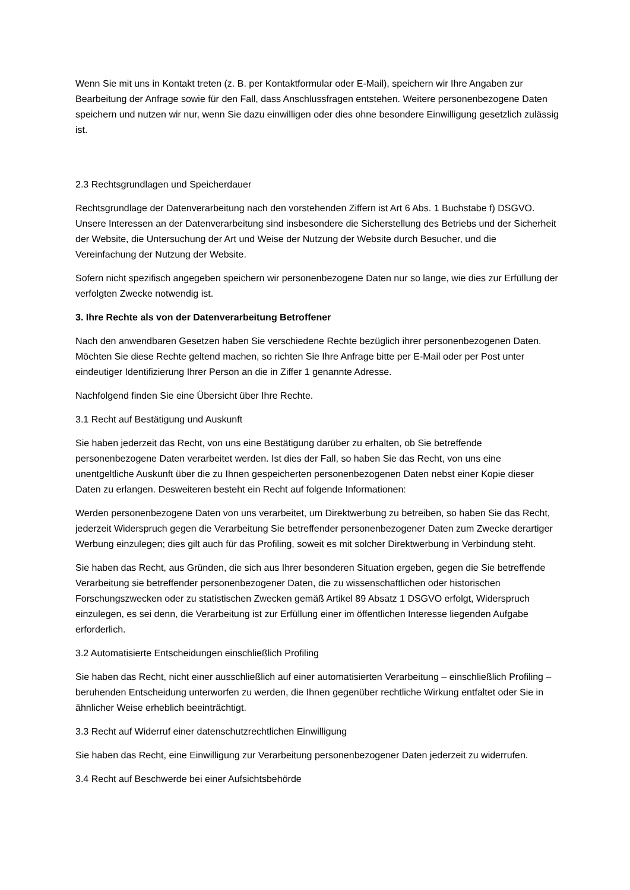Wenn Sie mit uns in Kontakt treten (z. B. per Kontaktformular oder E-Mail), speichern wir Ihre Angaben zur Bearbeitung der Anfrage sowie für den Fall, dass Anschlussfragen entstehen. Weitere personenbezogene Daten speichern und nutzen wir nur, wenn Sie dazu einwilligen oder dies ohne besondere Einwilligung gesetzlich zulässig ist.
2.3 Rechtsgrundlagen und Speicherdauer
Rechtsgrundlage der Datenverarbeitung nach den vorstehenden Ziffern ist Art 6 Abs. 1 Buchstabe f) DSGVO. Unsere Interessen an der Datenverarbeitung sind insbesondere die Sicherstellung des Betriebs und der Sicherheit der Website, die Untersuchung der Art und Weise der Nutzung der Website durch Besucher, und die Vereinfachung der Nutzung der Website.
Sofern nicht spezifisch angegeben speichern wir personenbezogene Daten nur so lange, wie dies zur Erfüllung der verfolgten Zwecke notwendig ist.
3. Ihre Rechte als von der Datenverarbeitung Betroffener
Nach den anwendbaren Gesetzen haben Sie verschiedene Rechte bezüglich ihrer personenbezogenen Daten. Möchten Sie diese Rechte geltend machen, so richten Sie Ihre Anfrage bitte per E-Mail oder per Post unter eindeutiger Identifizierung Ihrer Person an die in Ziffer 1 genannte Adresse.
Nachfolgend finden Sie eine Übersicht über Ihre Rechte.
3.1 Recht auf Bestätigung und Auskunft
Sie haben jederzeit das Recht, von uns eine Bestätigung darüber zu erhalten, ob Sie betreffende personenbezogene Daten verarbeitet werden. Ist dies der Fall, so haben Sie das Recht, von uns eine unentgeltliche Auskunft über die zu Ihnen gespeicherten personenbezogenen Daten nebst einer Kopie dieser Daten zu erlangen. Desweiteren besteht ein Recht auf folgende Informationen:
Werden personenbezogene Daten von uns verarbeitet, um Direktwerbung zu betreiben, so haben Sie das Recht, jederzeit Widerspruch gegen die Verarbeitung Sie betreffender personenbezogener Daten zum Zwecke derartiger Werbung einzulegen; dies gilt auch für das Profiling, soweit es mit solcher Direktwerbung in Verbindung steht.
Sie haben das Recht, aus Gründen, die sich aus Ihrer besonderen Situation ergeben, gegen die Sie betreffende Verarbeitung sie betreffender personenbezogener Daten, die zu wissenschaftlichen oder historischen Forschungszwecken oder zu statistischen Zwecken gemäß Artikel 89 Absatz 1 DSGVO erfolgt, Widerspruch einzulegen, es sei denn, die Verarbeitung ist zur Erfüllung einer im öffentlichen Interesse liegenden Aufgabe erforderlich.
3.2 Automatisierte Entscheidungen einschließlich Profiling
Sie haben das Recht, nicht einer ausschließlich auf einer automatisierten Verarbeitung – einschließlich Profiling – beruhenden Entscheidung unterworfen zu werden, die Ihnen gegenüber rechtliche Wirkung entfaltet oder Sie in ähnlicher Weise erheblich beeinträchtigt.
3.3 Recht auf Widerruf einer datenschutzrechtlichen Einwilligung
Sie haben das Recht, eine Einwilligung zur Verarbeitung personenbezogener Daten jederzeit zu widerrufen.
3.4 Recht auf Beschwerde bei einer Aufsichtsbehörde